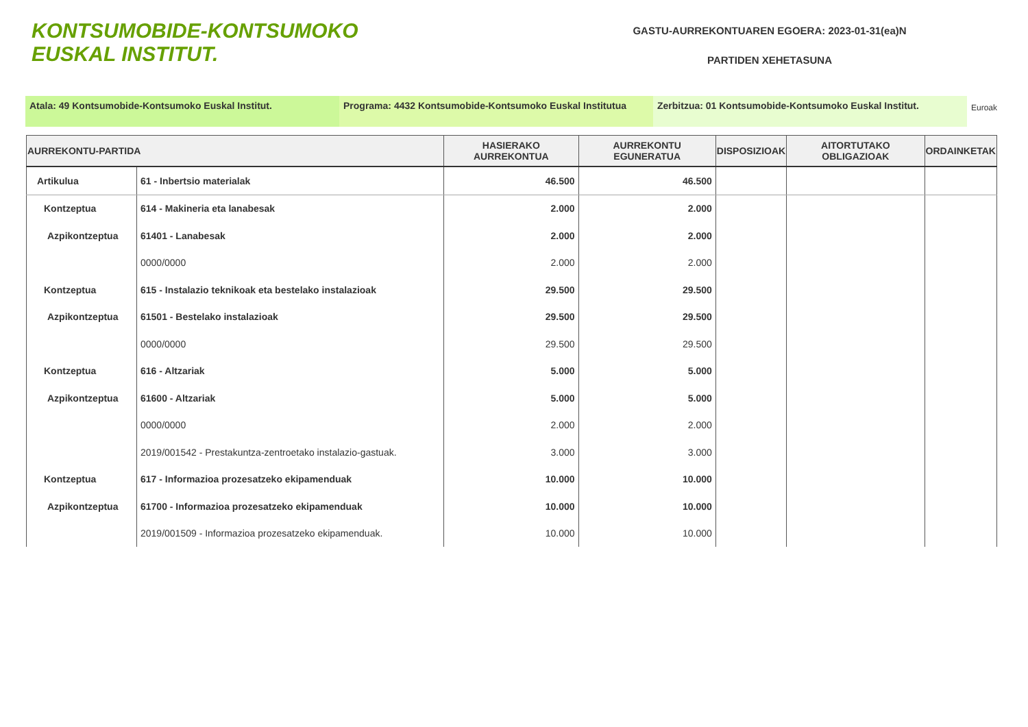KONTSUMOBIDE-KONTSUMOKO
EUSKAL INSTITUT.
GASTU-AURREKONTUAREN EGOERA: 2023-01-31(ea)N
PARTIDEN XEHETASUNA
Atala: 49 Kontsumobide-Kontsumoko Euskal Institut. Programa: 4432 Kontsumobide-Kontsumoko Euskal Institutua
Zerbitzua: 01 Kontsumobide-Kontsumoko Euskal Institut.
Euroak
| AURREKONTU-PARTIDA | | HASIERAKO AURREKONTUA | AURREKONTU EGUNERATUA | DISPOSIZIOAK | AITORTUTAKO OBLIGAZIOAK | ORDAINKETAK |
| --- | --- | --- | --- | --- | --- | --- |
| Artikulua | 61 - Inbertsio materialak | 46.500 | 46.500 | | | |
| Kontzeptua | 614 - Makineria eta lanabesak | 2.000 | 2.000 | | | |
| Azpikontzeptua | 61401 - Lanabesak | 2.000 | 2.000 | | | |
| | 0000/0000 | 2.000 | 2.000 | | | |
| Kontzeptua | 615 - Instalazio teknikoak eta bestelako instalazioak | 29.500 | 29.500 | | | |
| Azpikontzeptua | 61501 - Bestelako instalazioak | 29.500 | 29.500 | | | |
| | 0000/0000 | 29.500 | 29.500 | | | |
| Kontzeptua | 616 - Altzariak | 5.000 | 5.000 | | | |
| Azpikontzeptua | 61600 - Altzariak | 5.000 | 5.000 | | | |
| | 0000/0000 | 2.000 | 2.000 | | | |
| | 2019/001542 - Prestakuntza-zentroetako instalazio-gastuak. | 3.000 | 3.000 | | | |
| Kontzeptua | 617 - Informazioa prozesatzeko ekipamenduak | 10.000 | 10.000 | | | |
| Azpikontzeptua | 61700 - Informazioa prozesatzeko ekipamenduak | 10.000 | 10.000 | | | |
| | 2019/001509 - Informazioa prozesatzeko ekipamenduak. | 10.000 | 10.000 | | | |